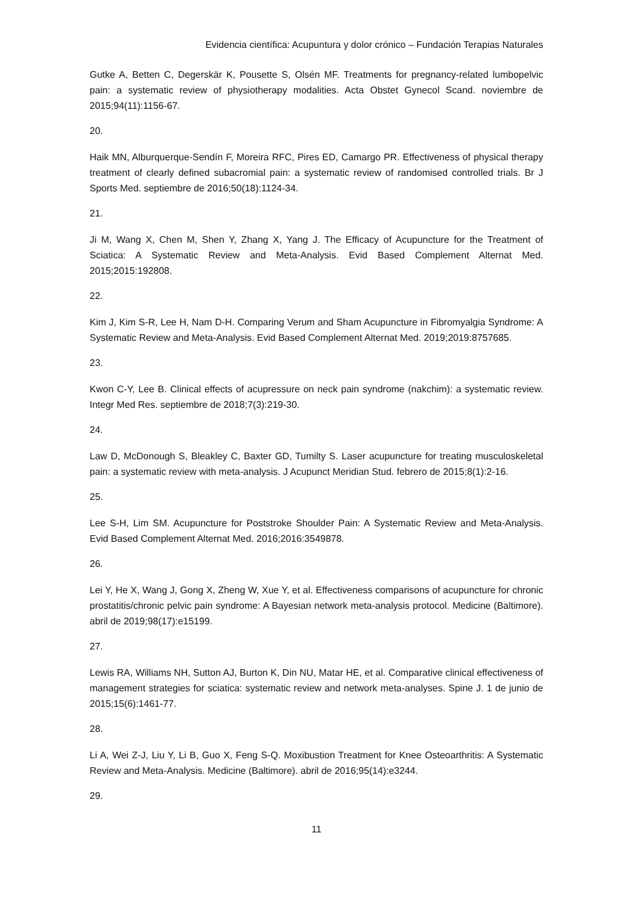Evidencia científica: Acupuntura y dolor crónico – Fundación Terapias Naturales
Gutke A, Betten C, Degerskär K, Pousette S, Olsén MF. Treatments for pregnancy-related lumbopelvic pain: a systematic review of physiotherapy modalities. Acta Obstet Gynecol Scand. noviembre de 2015;94(11):1156-67.
20.
Haik MN, Alburquerque-Sendín F, Moreira RFC, Pires ED, Camargo PR. Effectiveness of physical therapy treatment of clearly defined subacromial pain: a systematic review of randomised controlled trials. Br J Sports Med. septiembre de 2016;50(18):1124-34.
21.
Ji M, Wang X, Chen M, Shen Y, Zhang X, Yang J. The Efficacy of Acupuncture for the Treatment of Sciatica: A Systematic Review and Meta-Analysis. Evid Based Complement Alternat Med. 2015;2015:192808.
22.
Kim J, Kim S-R, Lee H, Nam D-H. Comparing Verum and Sham Acupuncture in Fibromyalgia Syndrome: A Systematic Review and Meta-Analysis. Evid Based Complement Alternat Med. 2019;2019:8757685.
23.
Kwon C-Y, Lee B. Clinical effects of acupressure on neck pain syndrome (nakchim): a systematic review. Integr Med Res. septiembre de 2018;7(3):219-30.
24.
Law D, McDonough S, Bleakley C, Baxter GD, Tumilty S. Laser acupuncture for treating musculoskeletal pain: a systematic review with meta-analysis. J Acupunct Meridian Stud. febrero de 2015;8(1):2-16.
25.
Lee S-H, Lim SM. Acupuncture for Poststroke Shoulder Pain: A Systematic Review and Meta-Analysis. Evid Based Complement Alternat Med. 2016;2016:3549878.
26.
Lei Y, He X, Wang J, Gong X, Zheng W, Xue Y, et al. Effectiveness comparisons of acupuncture for chronic prostatitis/chronic pelvic pain syndrome: A Bayesian network meta-analysis protocol. Medicine (Baltimore). abril de 2019;98(17):e15199.
27.
Lewis RA, Williams NH, Sutton AJ, Burton K, Din NU, Matar HE, et al. Comparative clinical effectiveness of management strategies for sciatica: systematic review and network meta-analyses. Spine J. 1 de junio de 2015;15(6):1461-77.
28.
Li A, Wei Z-J, Liu Y, Li B, Guo X, Feng S-Q. Moxibustion Treatment for Knee Osteoarthritis: A Systematic Review and Meta-Analysis. Medicine (Baltimore). abril de 2016;95(14):e3244.
29.
11